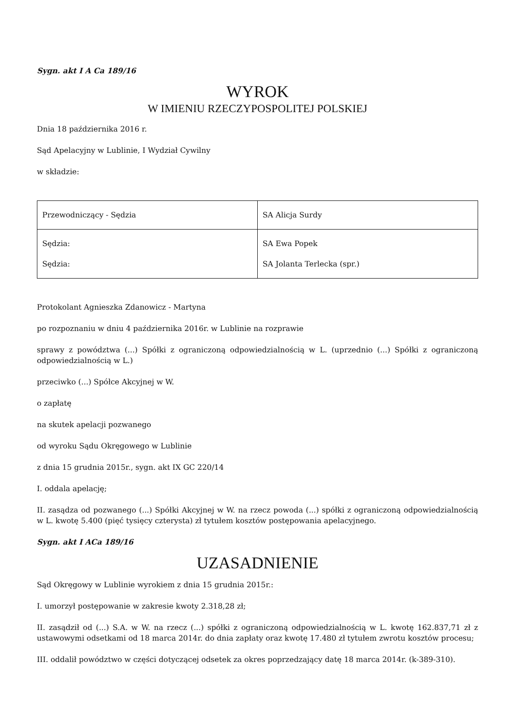Sygn. akt I A Ca 189/16
WYROK
W IMIENIU RZECZYPOSPOLITEJ POLSKIEJ
Dnia 18 października 2016 r.
Sąd Apelacyjny w Lublinie, I Wydział Cywilny
w składzie:
| Przewodniczący - Sędzia | SA Alicja Surdy |
| Sędzia: Sędzia: | SA Ewa Popek SA Jolanta Terlecka (spr.) |
Protokolant Agnieszka Zdanowicz - Martyna
po rozpoznaniu w dniu 4 października 2016r. w Lublinie na rozprawie
sprawy z powództwa (...) Spółki z ograniczoną odpowiedzialnością w L. (uprzednio (...) Spółki z ograniczoną odpowiedzialnością w L.)
przeciwko (...) Spółce Akcyjnej w W.
o zapłatę
na skutek apelacji pozwanego
od wyroku Sądu Okręgowego w Lublinie
z dnia 15 grudnia 2015r., sygn. akt IX GC 220/14
I. oddala apelację;
II. zasądza od pozwanego (...) Spółki Akcyjnej w W. na rzecz powoda (...) spółki z ograniczoną odpowiedzialnością w L. kwotę 5.400 (pięć tysięcy czterysta) zł tytułem kosztów postępowania apelacyjnego.
Sygn. akt I ACa 189/16
UZASADNIENIE
Sąd Okręgowy w Lublinie wyrokiem z dnia 15 grudnia 2015r.:
I. umorzył postępowanie w zakresie kwoty 2.318,28 zł;
II. zasądził od (...) S.A. w W. na rzecz (...) spółki z ograniczoną odpowiedzialnością w L. kwotę 162.837,71 zł z ustawowymi odsetkami od 18 marca 2014r. do dnia zapłaty oraz kwotę 17.480 zł tytułem zwrotu kosztów procesu;
III. oddalił powództwo w części dotyczącej odsetek za okres poprzedzający datę 18 marca 2014r. (k-389-310).